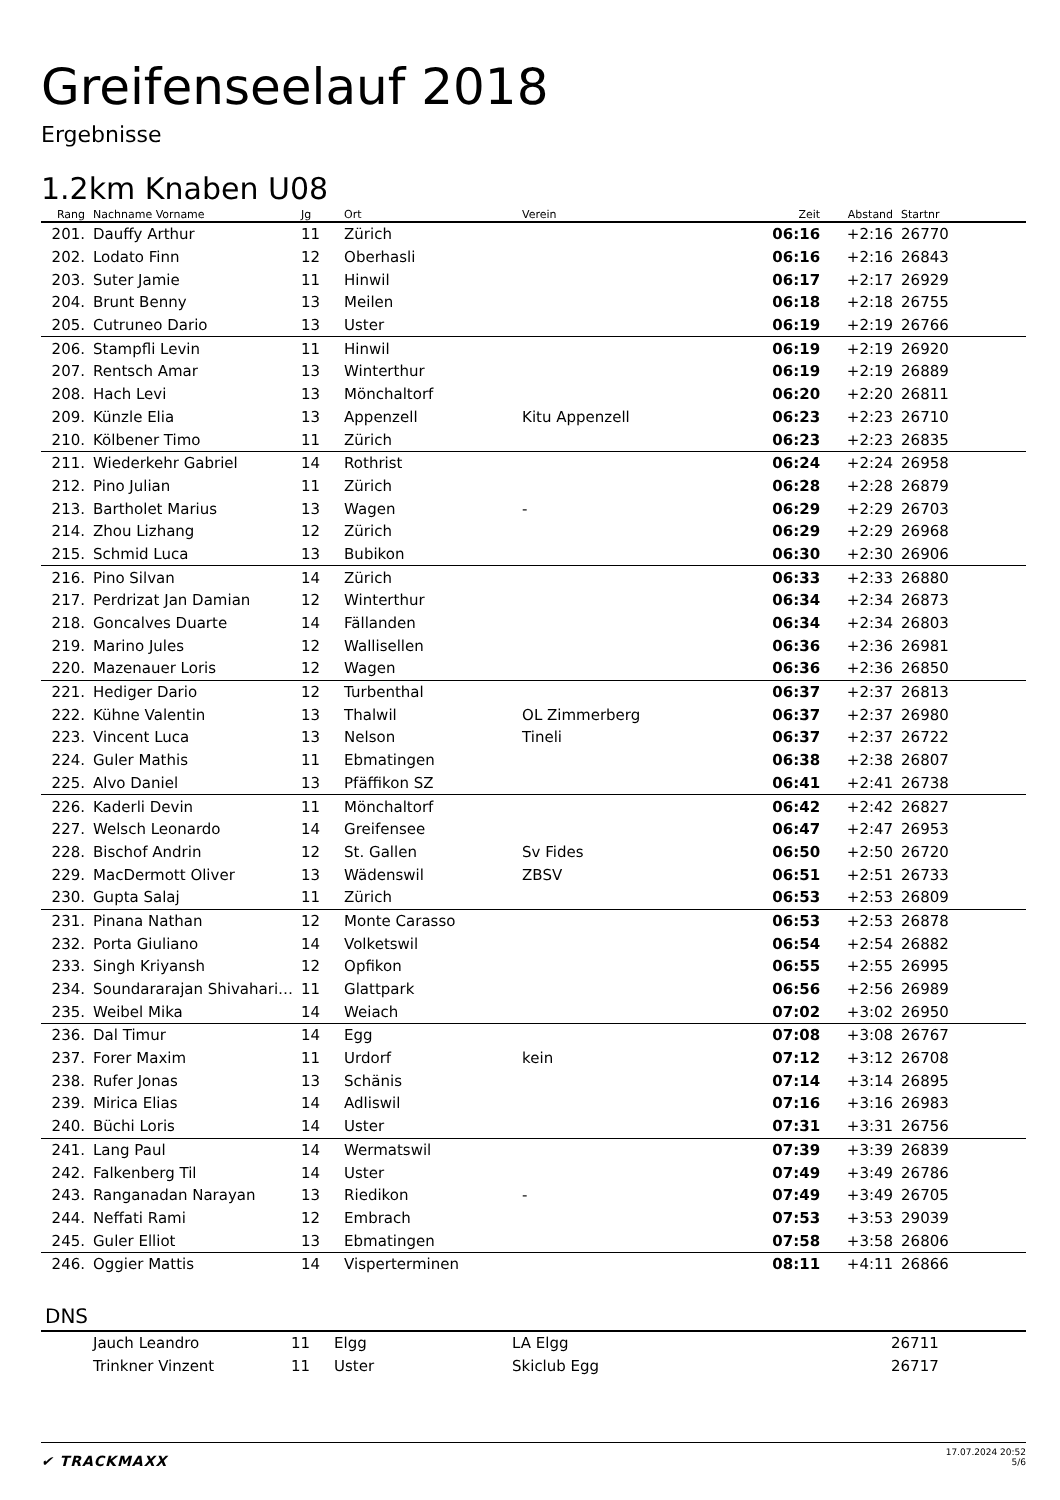Greifenseelauf 2018
Ergebnisse
1.2km Knaben U08
| Rang | Nachname Vorname | Jg | Ort | Verein | Zeit | Abstand | Startnr | |
| --- | --- | --- | --- | --- | --- | --- | --- | --- |
| 201. | Dauffy Arthur | 11 | Zürich | | 06:16 | +2:16 | 26770 | |
| 202. | Lodato Finn | 12 | Oberhasli | | 06:16 | +2:16 | 26843 | |
| 203. | Suter Jamie | 11 | Hinwil | | 06:17 | +2:17 | 26929 | |
| 204. | Brunt Benny | 13 | Meilen | | 06:18 | +2:18 | 26755 | |
| 205. | Cutruneo Dario | 13 | Uster | | 06:19 | +2:19 | 26766 | |
| 206. | Stampfli Levin | 11 | Hinwil | | 06:19 | +2:19 | 26920 | |
| 207. | Rentsch Amar | 13 | Winterthur | | 06:19 | +2:19 | 26889 | |
| 208. | Hach Levi | 13 | Mönchaltorf | | 06:20 | +2:20 | 26811 | |
| 209. | Künzle Elia | 13 | Appenzell | Kitu Appenzell | 06:23 | +2:23 | 26710 | |
| 210. | Kölbener Timo | 11 | Zürich | | 06:23 | +2:23 | 26835 | |
| 211. | Wiederkehr Gabriel | 14 | Rothrist | | 06:24 | +2:24 | 26958 | |
| 212. | Pino Julian | 11 | Zürich | | 06:28 | +2:28 | 26879 | |
| 213. | Bartholet Marius | 13 | Wagen | - | 06:29 | +2:29 | 26703 | |
| 214. | Zhou Lizhang | 12 | Zürich | | 06:29 | +2:29 | 26968 | |
| 215. | Schmid Luca | 13 | Bubikon | | 06:30 | +2:30 | 26906 | |
| 216. | Pino Silvan | 14 | Zürich | | 06:33 | +2:33 | 26880 | |
| 217. | Perdrizat Jan Damian | 12 | Winterthur | | 06:34 | +2:34 | 26873 | |
| 218. | Goncalves Duarte | 14 | Fällanden | | 06:34 | +2:34 | 26803 | |
| 219. | Marino Jules | 12 | Wallisellen | | 06:36 | +2:36 | 26981 | |
| 220. | Mazenauer Loris | 12 | Wagen | | 06:36 | +2:36 | 26850 | |
| 221. | Hediger Dario | 12 | Turbenthal | | 06:37 | +2:37 | 26813 | |
| 222. | Kühne Valentin | 13 | Thalwil | OL Zimmerberg | 06:37 | +2:37 | 26980 | |
| 223. | Vincent Luca | 13 | Nelson | Tineli | 06:37 | +2:37 | 26722 | |
| 224. | Guler Mathis | 11 | Ebmatingen | | 06:38 | +2:38 | 26807 | |
| 225. | Alvo Daniel | 13 | Pfäffikon SZ | | 06:41 | +2:41 | 26738 | |
| 226. | Kaderli Devin | 11 | Mönchaltorf | | 06:42 | +2:42 | 26827 | |
| 227. | Welsch Leonardo | 14 | Greifensee | | 06:47 | +2:47 | 26953 | |
| 228. | Bischof Andrin | 12 | St. Gallen | Sv Fides | 06:50 | +2:50 | 26720 | |
| 229. | MacDermott Oliver | 13 | Wädenswil | ZBSV | 06:51 | +2:51 | 26733 | |
| 230. | Gupta Salaj | 11 | Zürich | | 06:53 | +2:53 | 26809 | |
| 231. | Pinana Nathan | 12 | Monte Carasso | | 06:53 | +2:53 | 26878 | |
| 232. | Porta Giuliano | 14 | Volketswil | | 06:54 | +2:54 | 26882 | |
| 233. | Singh Kriyansh | 12 | Opfikon | | 06:55 | +2:55 | 26995 | |
| 234. | Soundararajan Shivahari… | 11 | Glattpark | | 06:56 | +2:56 | 26989 | |
| 235. | Weibel Mika | 14 | Weiach | | 07:02 | +3:02 | 26950 | |
| 236. | Dal Timur | 14 | Egg | | 07:08 | +3:08 | 26767 | |
| 237. | Forer Maxim | 11 | Urdorf | kein | 07:12 | +3:12 | 26708 | |
| 238. | Rufer Jonas | 13 | Schänis | | 07:14 | +3:14 | 26895 | |
| 239. | Mirica Elias | 14 | Adliswil | | 07:16 | +3:16 | 26983 | |
| 240. | Büchi Loris | 14 | Uster | | 07:31 | +3:31 | 26756 | |
| 241. | Lang Paul | 14 | Wermatswil | | 07:39 | +3:39 | 26839 | |
| 242. | Falkenberg Til | 14 | Uster | | 07:49 | +3:49 | 26786 | |
| 243. | Ranganadan Narayan | 13 | Riedikon | - | 07:49 | +3:49 | 26705 | |
| 244. | Neffati Rami | 12 | Embrach | | 07:53 | +3:53 | 29039 | |
| 245. | Guler Elliot | 13 | Ebmatingen | | 07:58 | +3:58 | 26806 | |
| 246. | Oggier Mattis | 14 | Visperterminen | | 08:11 | +4:11 | 26866 | |
DNS
| | Jauch Leandro | 11 | Elgg | LA Elgg | | | 26711 | |
| | Trinkner Vinzent | 11 | Uster | Skiclub Egg | | | 26717 | |
✔ TRACKMAXX
17.07.2024 20:52
5/6